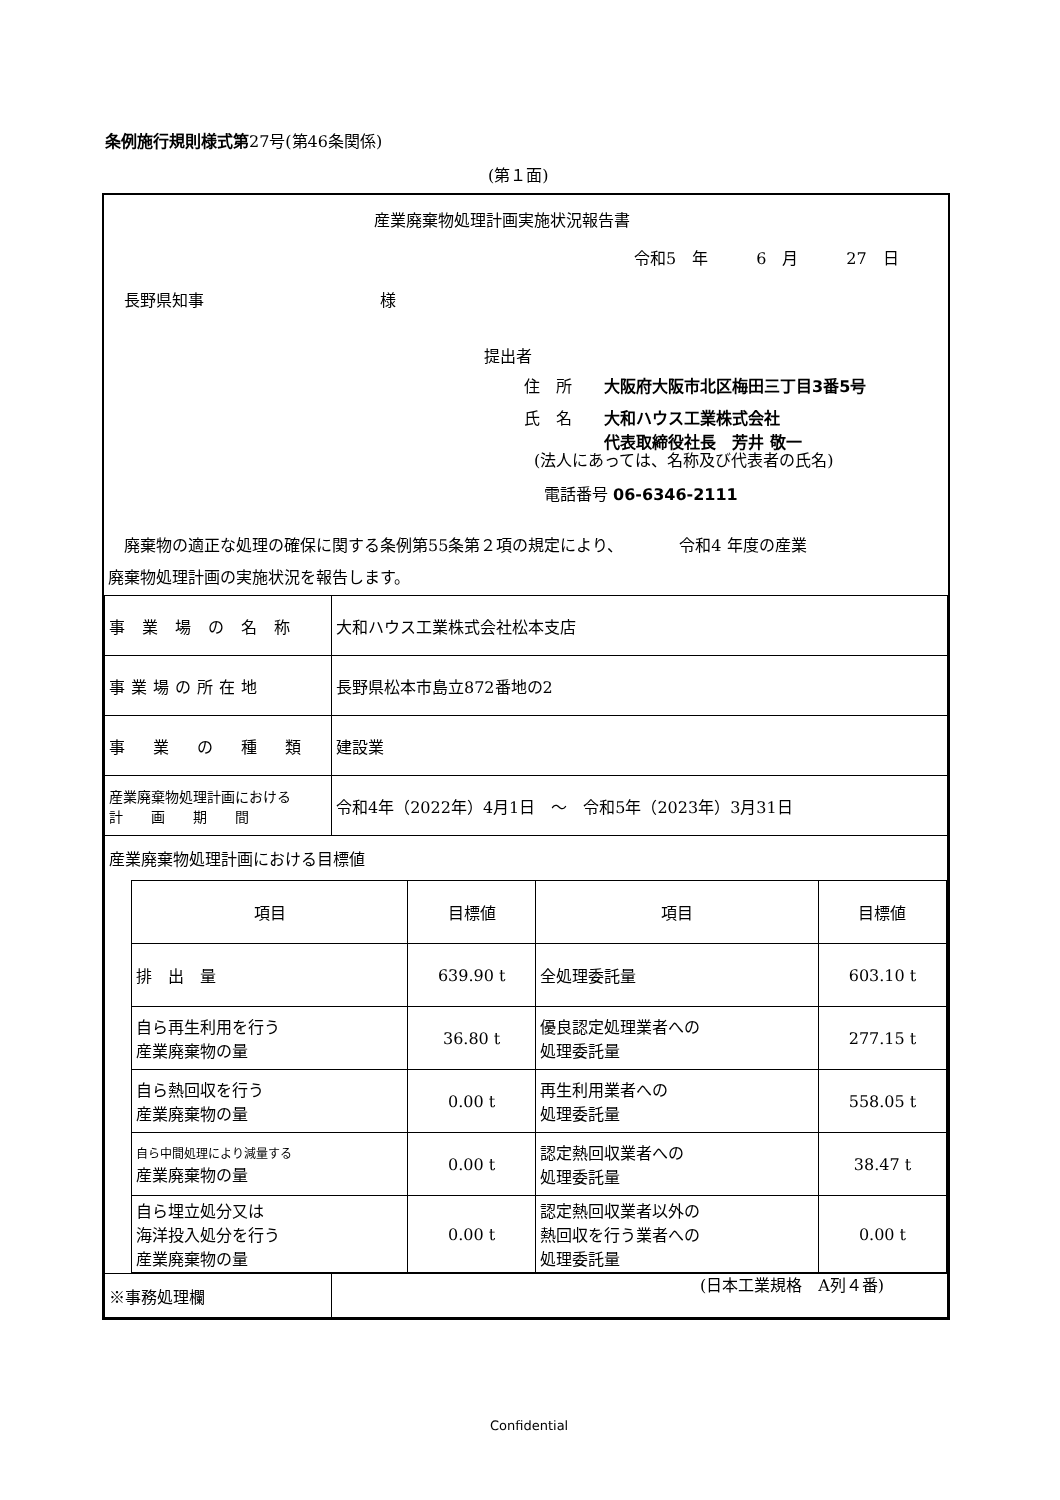条例施行規則様式第27号(第46条関係)
(第１面)
産業廃棄物処理計画実施状況報告書
令和5　年　　　6　月　　　27　日
長野県知事　　　　　　　　　　　様
提出者
住　所　　大阪府大阪市北区梅田三丁目3番5号
氏　名　　大和ハウス工業株式会社
　　　　　代表取締役社長　芳井 敬一
(法人にあっては、名称及び代表者の氏名)
電話番号 06-6346-2111
　廃棄物の適正な処理の確保に関する条例第55条第２項の規定により、　　　　令和4 年度の産業
廃棄物処理計画の実施状況を報告します。
| 事 業 場 の 名 称 | 大和ハウス工業株式会社松本支店 |
| 事業場の所在地 | 長野県松本市島立872番地の2 |
| 事 業 の 種 類 | 建設業 |
| 産業廃棄物処理計画における 計 画 期 間 | 令和4年（2022年）4月1日 ～ 令和5年（2023年）3月31日 |
| 産業廃棄物処理計画における目標値 | |
| / 項目 / 目標値 / 項目 / 目標値 / / 排 出 量 / 639.90 t / 全処理委託量 / 603.10 t / / 自ら再生利用を行う 産業廃棄物の量 / 36.80 t / 優良認定処理業者への 処理委託量 / 277.15 t / / 自ら熱回収を行う 産業廃棄物の量 / 0.00 t / 再生利用業者への 処理委託量 / 558.05 t / / 自ら中間処理により減量する 産業廃棄物の量 / 0.00 t / 認定熱回収業者への 処理委託量 / 38.47 t / / 自ら埋立処分又は 海洋投入処分を行う 産業廃棄物の量 / 0.00 t / 認定熱回収業者以外の 熱回収を行う業者への 処理委託量 / 0.00 t / | |
| ※事務処理欄 | |
(日本工業規格　A列４番)
Confidential